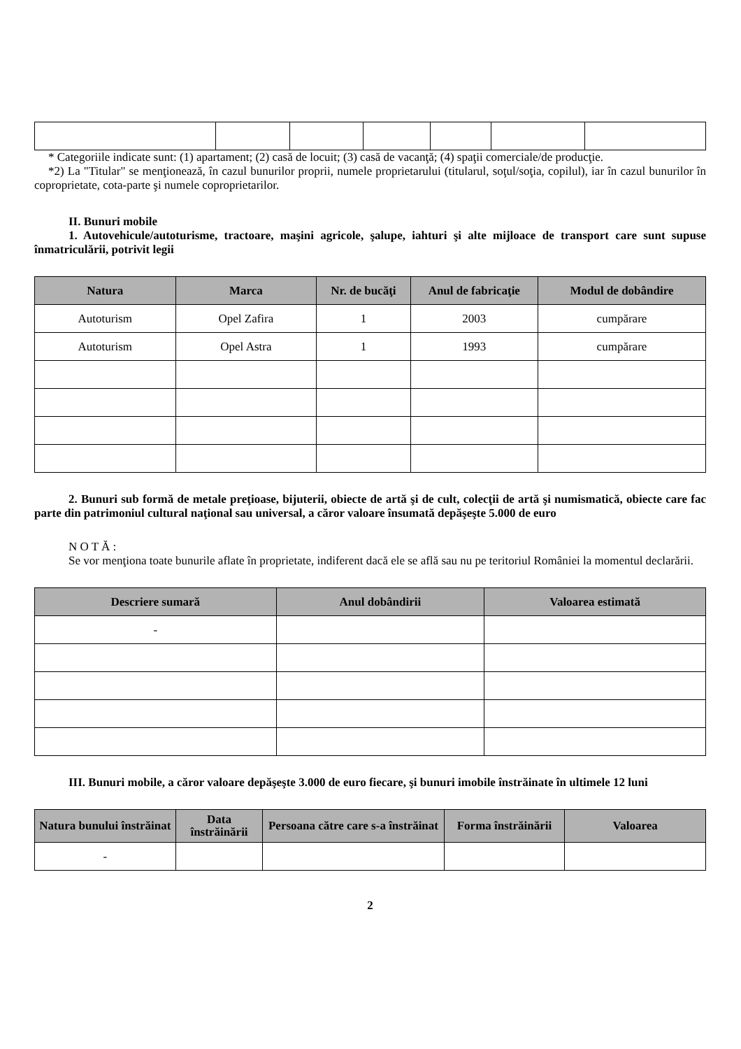* Categoriile indicate sunt: (1) apartament; (2) casă de locuit; (3) casă de vacanţă; (4) spaţii comerciale/de producţie.
*2) La "Titular" se menţionează, în cazul bunurilor proprii, numele proprietarului (titularul, soţul/soţia, copilul), iar în cazul bunurilor în coproprietate, cota-parte şi numele coproprietarilor.
II. Bunuri mobile
1. Autovehicule/autoturisme, tractoare, maşini agricole, şalupe, iahturi şi alte mijloace de transport care sunt supuse înmatriculării, potrivit legii
| Natura | Marca | Nr. de bucăţi | Anul de fabricaţie | Modul de dobândire |
| --- | --- | --- | --- | --- |
| Autoturism | Opel Zafira | 1 | 2003 | cumpărare |
| Autoturism | Opel Astra | 1 | 1993 | cumpărare |
2. Bunuri sub formă de metale preţioase, bijuterii, obiecte de artă şi de cult, colecţii de artă şi numismatică, obiecte care fac parte din patrimoniul cultural naţional sau universal, a căror valoare însumată depăşeşte 5.000 de euro
N O T Ă :
Se vor menţiona toate bunurile aflate în proprietate, indiferent dacă ele se află sau nu pe teritoriul României la momentul declarării.
| Descriere sumară | Anul dobândirii | Valoarea estimată |
| --- | --- | --- |
| - | | |
III. Bunuri mobile, a căror valoare depăşeşte 3.000 de euro fiecare, şi bunuri imobile înstrăinate în ultimele 12 luni
| Natura bunului înstrăinat | Data înstrăinării | Persoana către care s-a înstrăinat | Forma înstrăinării | Valoarea |
| --- | --- | --- | --- | --- |
| - | | | | |
2